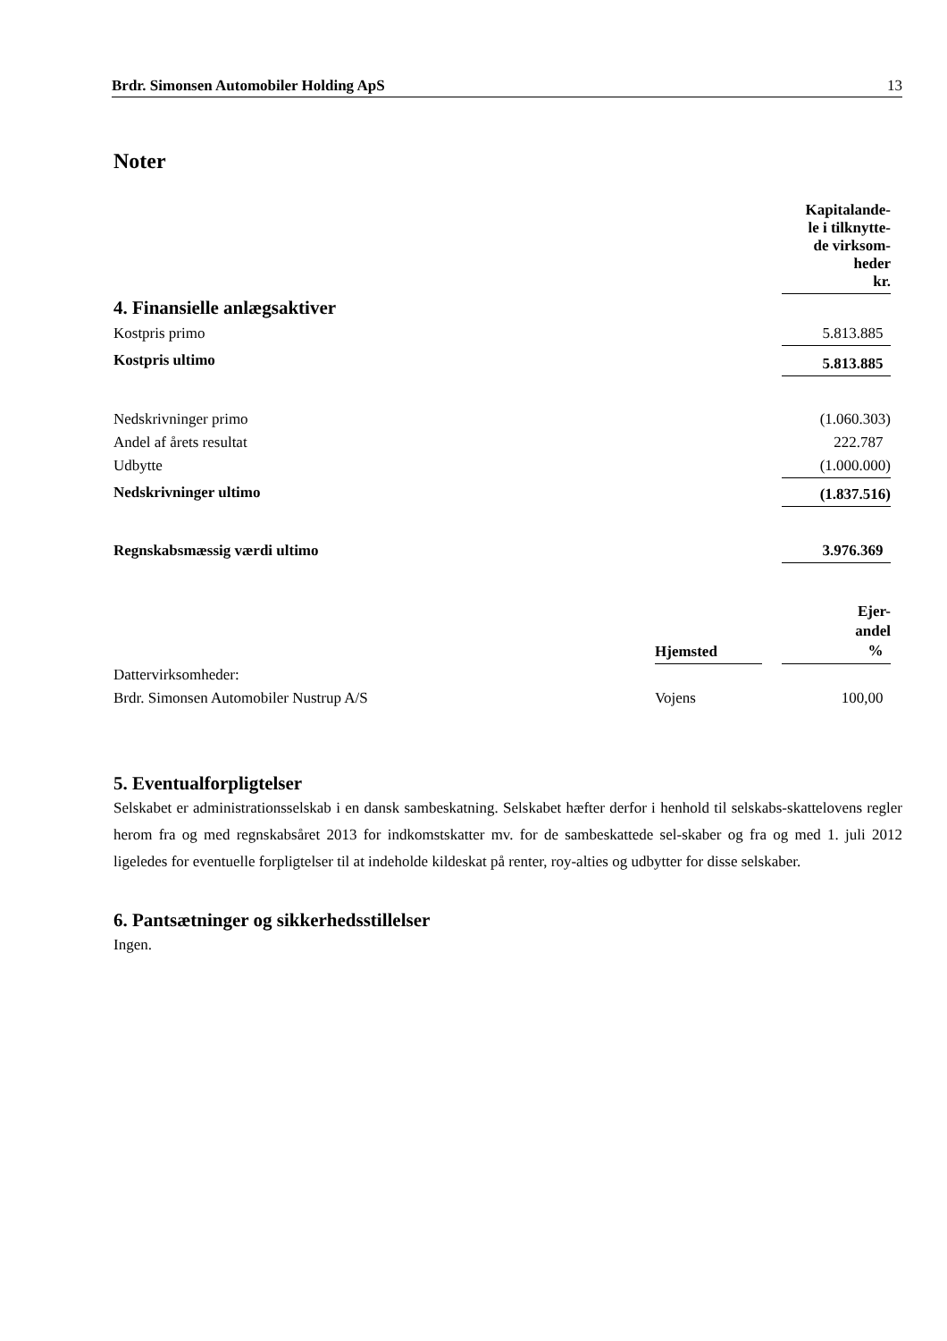Brdr. Simonsen Automobiler Holding ApS 13
Noter
| | Kapitalande- le i tilknytte- de virksom- heder kr. |
| 4. Finansielle anlægsaktiver | |
| Kostpris primo | 5.813.885 |
| Kostpris ultimo | 5.813.885 |
| Nedskrivninger primo | (1.060.303) |
| Andel af årets resultat | 222.787 |
| Udbytte | (1.000.000) |
| Nedskrivninger ultimo | (1.837.516) |
| Regnskabsmæssig værdi ultimo | 3.976.369 |
| | Hjemsted | | Ejer- andel % |
| Dattervirksomheder: | | | |
| Brdr. Simonsen Automobiler Nustrup A/S | Vojens | | 100,00 |
5. Eventualforpligtelser
Selskabet er administrationsselskab i en dansk sambeskatning. Selskabet hæfter derfor i henhold til selskabs-skattelovens regler herom fra og med regnskabsåret 2013 for indkomstskatter mv. for de sambeskattede sel-skaber og fra og med 1. juli 2012 ligeledes for eventuelle forpligtelser til at indeholde kildeskat på renter, roy-alties og udbytter for disse selskaber.
6. Pantsætninger og sikkerhedsstillelser
Ingen.